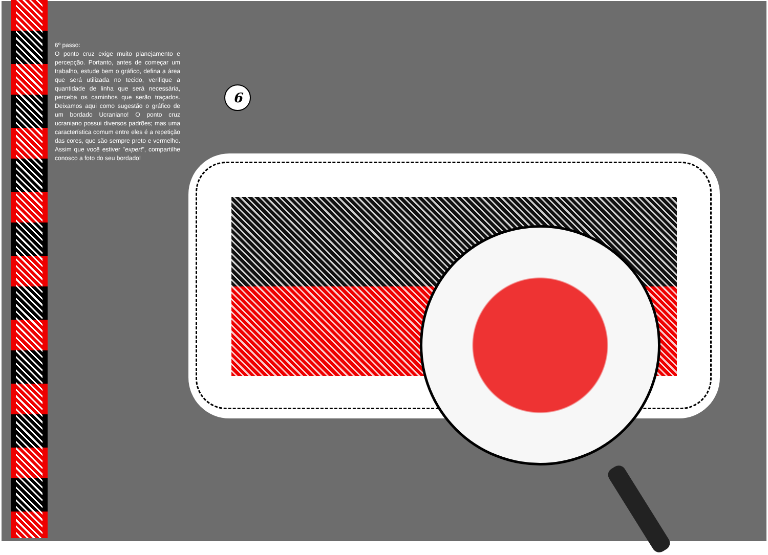6º passo:
O ponto cruz exige muito planejamento e percepção. Portanto, antes de começar um trabalho, estude bem o gráfico, defina a área que será utilizada no tecido, verifique a quantidade de linha que será necessária, perceba os caminhos que serão traçados. Deixamos aqui como sugestão o gráfico de um bordado Ucraniano! O ponto cruz ucraniano possui diversos padrões; mas uma característica comum entre eles é a repetição das cores, que são sempre preto e vermelho. Assim que você estiver "expert", compartilhe conosco a foto do seu bordado!
6